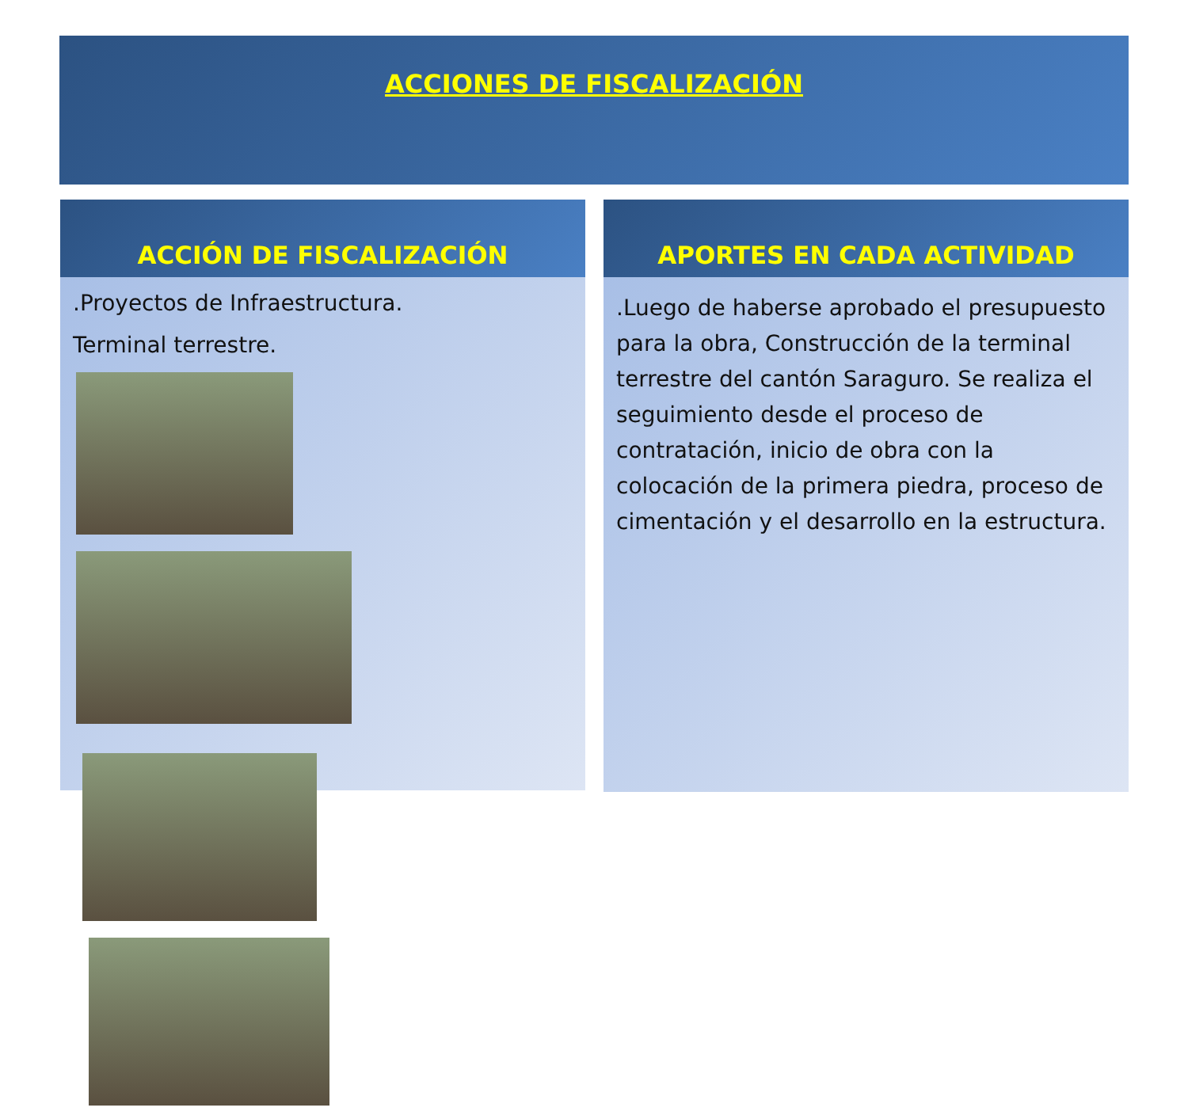ACCIONES DE FISCALIZACIÓN
ACCIÓN DE FISCALIZACIÓN
.Proyectos de Infraestructura.
Terminal terrestre.
APORTES EN CADA ACTIVIDAD
.Luego de haberse aprobado el presupuesto para la obra, Construcción de la terminal terrestre del cantón Saraguro. Se realiza el seguimiento desde el proceso de contratación, inicio de obra con la colocación de la primera piedra, proceso de cimentación y el desarrollo en la estructura.